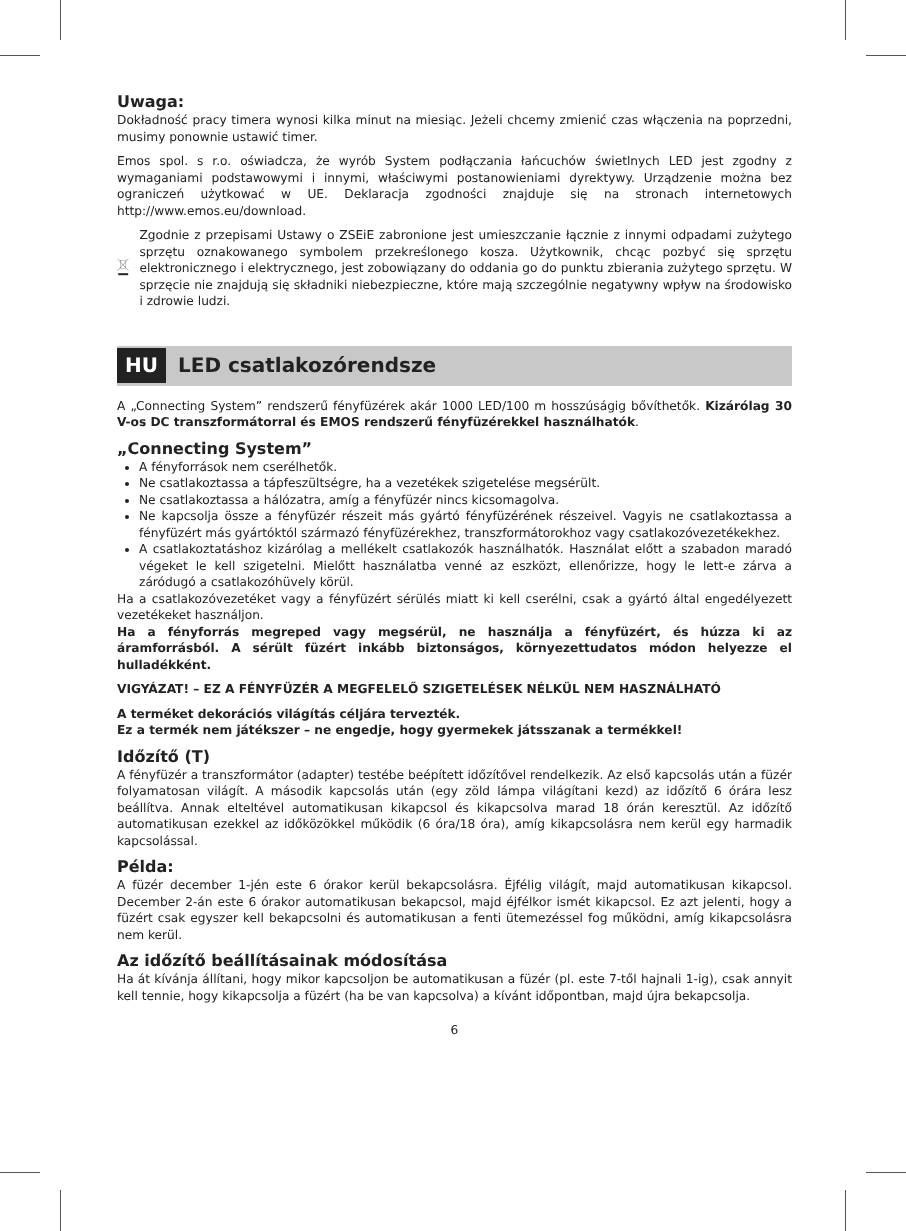Uwaga:
Dokładność pracy timera wynosi kilka minut na miesiąc. Jeżeli chcemy zmienić czas włączenia na poprzedni, musimy ponownie ustawić timer.
Emos spol. s r.o. oświadcza, że wyrób System podłączania łańcuchów świetlnych LED jest zgodny z wymaganiami podstawowymi i innymi, właściwymi postanowieniami dyrektywy. Urządzenie można bez ograniczeń użytkować w UE. Deklaracja zgodności znajduje się na stronach internetowych http://www.emos.eu/download.
Zgodnie z przepisami Ustawy o ZSEiE zabronione jest umieszczanie łącznie z innymi odpadami zużytego sprzętu oznakowanego symbolem przekreślonego kosza. Użytkownik, chcąc pozbyć się sprzętu elektronicznego i elektrycznego, jest zobowiązany do oddania go do punktu zbierania zużytego sprzętu. W sprzęcie nie znajdują się składniki niebezpieczne, które mają szczególnie negatywny wpływ na środowisko i zdrowie ludzi.
HU LED csatlakozórendsze
A „Connecting System” rendszerű fényfüzérek akár 1000 LED/100 m hosszúságig bővíthetők. Kizárólag 30 V-os DC transzformátorral és EMOS rendszerű fényfüzérekkel használhatók.
„Connecting System”
A fényforrások nem cserélhetők.
Ne csatlakoztassa a tápfeszültségre, ha a vezetékek szigetelése megsérült.
Ne csatlakoztassa a hálózatra, amíg a fényfüzér nincs kicsomagolva.
Ne kapcsolja össze a fényfüzér részeit más gyártó fényfüzérének részeivel. Vagyis ne csatlakoztassa a fényfüzért más gyártóktól származó fényfüzérekhez, transzformátorokhoz vagy csatlakozóvezetékekhez.
A csatlakoztatáshoz kizárólag a mellékelt csatlakozók használhatók. Használat előtt a szabadon maradó végeket le kell szigetelni. Mielőtt használatba venné az eszközt, ellenőrizze, hogy le lett-e zárva a záródugó a csatlakozóhüvely körül.
Ha a csatlakozóvezetéket vagy a fényfüzért sérülés miatt ki kell cserélni, csak a gyártó által engedélyezett vezetékeket használjon.
Ha a fényforrás megreped vagy megsérül, ne használja a fényfüzért, és húzza ki az áramforrásból. A sérült füzért inkább biztonságos, környezettudatos módon helyezze el hulladékként.
VIGYÁZAT! – EZ A FÉNYFÜZÉR A MEGFELELŐ SZIGETELÉSEK NÉLKÜL NEM HASZNÁLHATÓ
A terméket dekorációs világítás céljára tervezték.
Ez a termék nem játékszer – ne engedje, hogy gyermekek játsszanak a termékkel!
Időzítő (T)
A fényfüzér a transzformátor (adapter) testébe beépített időzítővel rendelkezik. Az első kapcsolás után a füzér folyamatosan világít. A második kapcsolás után (egy zöld lámpa világítani kezd) az időzítő 6 órára lesz beállítva. Annak elteltével automatikusan kikapcsol és kikapcsolva marad 18 órán keresztül. Az időzítő automatikusan ezekkel az időközökkel működik (6 óra/18 óra), amíg kikapcsolásra nem kerül egy harmadik kapcsolással.
Példa:
A füzér december 1-jén este 6 órakor kerül bekapcsolásra. Éjfélig világít, majd automatikusan kikapcsol. December 2-án este 6 órakor automatikusan bekapcsol, majd éjfélkor ismét kikapcsol. Ez azt jelenti, hogy a füzért csak egyszer kell bekapcsolni és automatikusan a fenti ütemezéssel fog működni, amíg kikapcsolásra nem kerül.
Az időzítő beállításainak módosítása
Ha át kívánja állítani, hogy mikor kapcsoljon be automatikusan a füzér (pl. este 7-től hajnali 1-ig), csak annyit kell tennie, hogy kikapcsolja a füzért (ha be van kapcsolva) a kívánt időpontban, majd újra bekapcsolja.
6